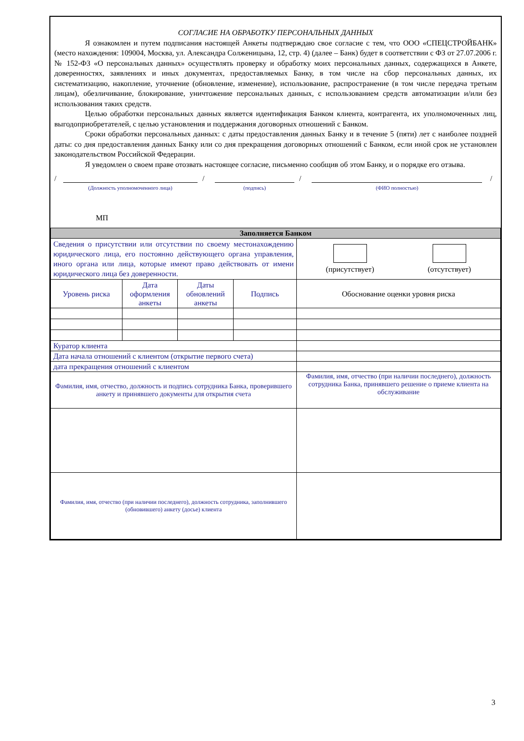СОГЛАСИЕ НА ОБРАБОТКУ ПЕРСОНАЛЬНЫХ ДАННЫХ
Я ознакомлен и путем подписания настоящей Анкеты подтверждаю свое согласие с тем, что ООО «СПЕЦСТРОЙБАНК» (место нахождения: 109004, Москва, ул. Александра Солженицына, 12, стр. 4) (далее – Банк) будет в соответствии с ФЗ от 27.07.2006 г. № 152-ФЗ «О персональных данных» осуществлять проверку и обработку моих персональных данных, содержащихся в Анкете, доверенностях, заявлениях и иных документах, предоставляемых Банку, в том числе на сбор персональных данных, их систематизацию, накопление, уточнение (обновление, изменение), использование, распространение (в том числе передача третьим лицам), обезличивание, блокирование, уничтожение персональных данных, с использованием средств автоматизации и/или без использования таких средств.
Целью обработки персональных данных является идентификация Банком клиента, контрагента, их уполномоченных лиц, выгодоприобретателей, с целью установления и поддержания договорных отношений с Банком.
Сроки обработки персональных данных: с даты предоставления данных Банку и в течение 5 (пяти) лет с наиболее поздней даты: со дня предоставления данных Банку или со дня прекращения договорных отношений с Банком, если иной срок не установлен законодательством Российской Федерации.
Я уведомлен о своем праве отозвать настоящее согласие, письменно сообщив об этом Банку, и о порядке его отзыва.
/
(Должность уполномоченного лица)
/
(подпись)
/
(ФИО полностью)
/
МП
| Заполняется Банком | | | | |
| Сведения о присутствии или отсутствии по своему местонахождению юридического лица, его постоянно действующего органа управления, иного органа или лица, которые имеют право действовать от имени юридического лица без доверенности. | | | | (присутствует) (отсутствует) |
| Уровень риска | Дата оформления анкеты | Даты обновлений анкеты | Подпись | Обоснование оценки уровня риска |
| Куратор клиента | | | | |
| Дата начала отношений с клиентом (открытие первого счета) | | | | |
| дата прекращения отношений с клиентом | | | | |
| Фамилия, имя, отчество, должность и подпись сотрудника Банка, проверившего анкету и принявшего документы для открытия счета | | | | Фамилия, имя, отчество (при наличии последнего), должность сотрудника Банка, принявшего решение о приеме клиента на обслуживание |
| Фамилия, имя, отчество (при наличии последнего), должность сотрудника, заполнившего (обновившего) анкету (досье) клиента | | | | |
3